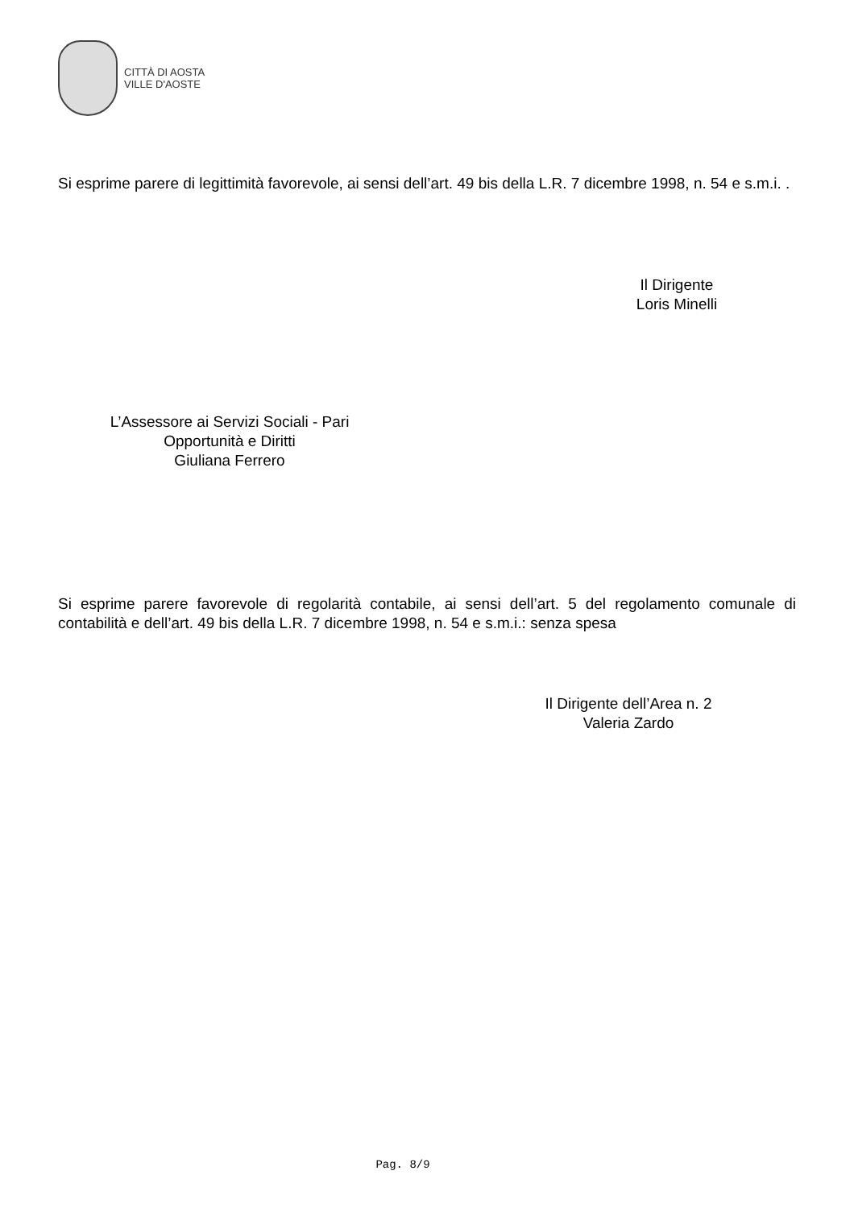CITTÀ DI AOSTA
VILLE D'AOSTE
Si esprime parere di legittimità favorevole, ai sensi dell’art. 49 bis della L.R. 7 dicembre 1998, n. 54 e s.m.i. .
Il Dirigente
Loris Minelli
L’Assessore ai Servizi Sociali - Pari
Opportunità e Diritti
Giuliana Ferrero
Si esprime parere favorevole di regolarità contabile, ai sensi dell’art. 5 del regolamento comunale di contabilità e dell’art. 49 bis della L.R. 7 dicembre 1998, n. 54 e s.m.i.: senza spesa
Il Dirigente dell’Area n. 2
Valeria Zardo
Pag. 8/9